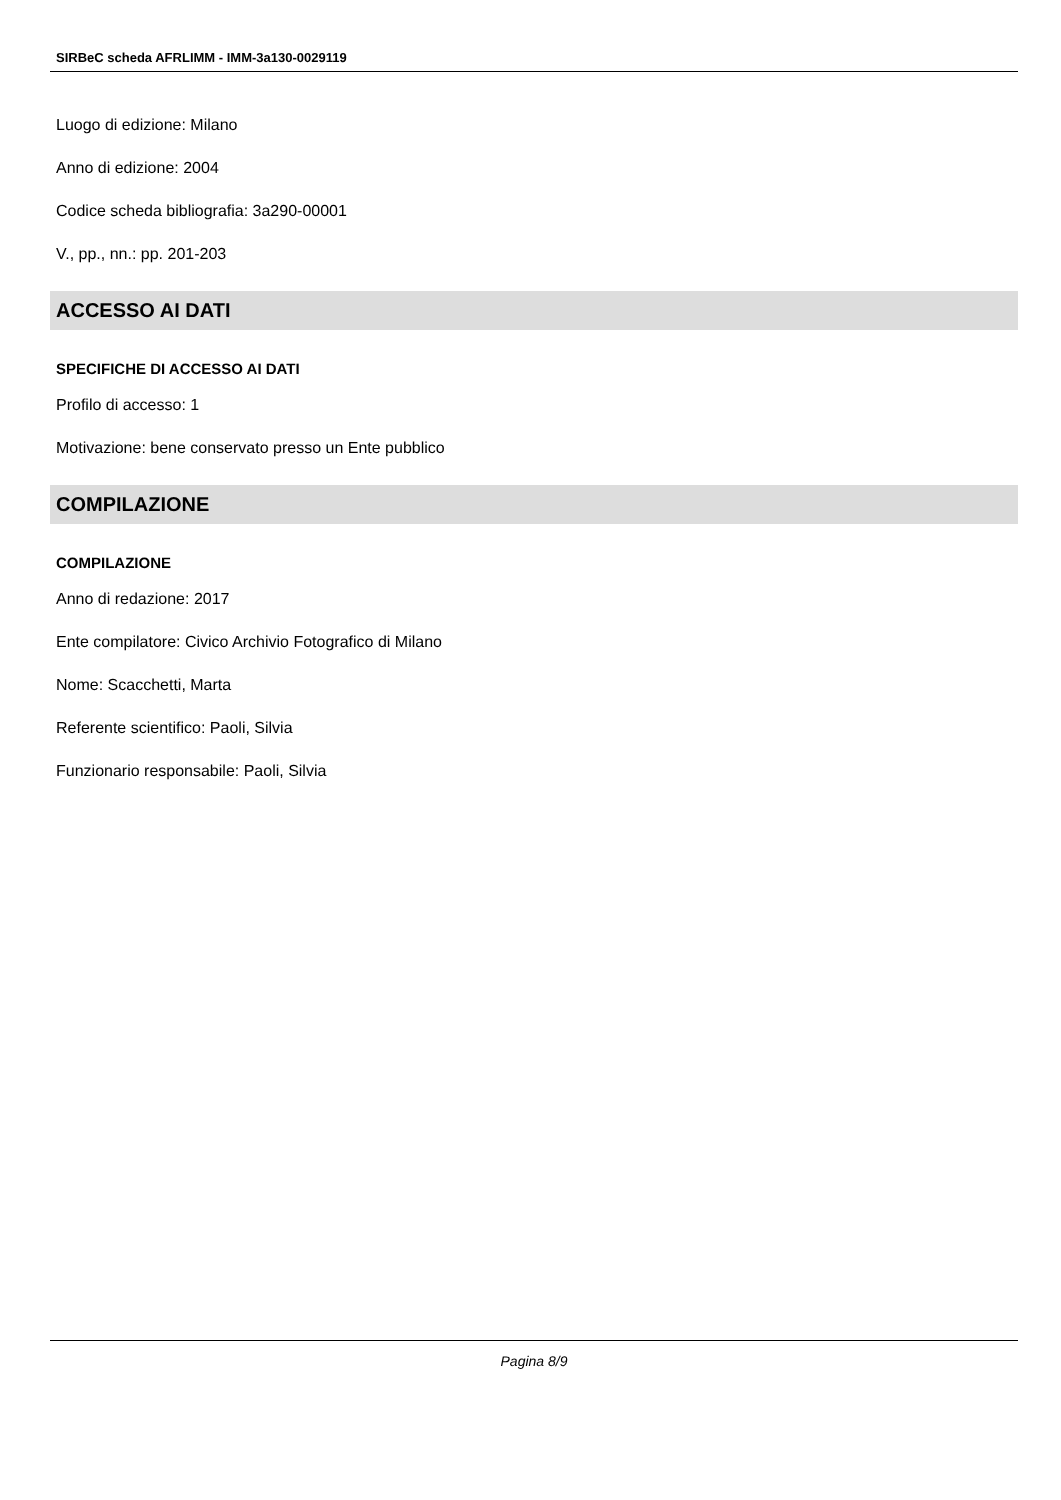SIRBeC scheda AFRLIMM - IMM-3a130-0029119
Luogo di edizione: Milano
Anno di edizione: 2004
Codice scheda bibliografia: 3a290-00001
V., pp., nn.: pp. 201-203
ACCESSO AI DATI
SPECIFICHE DI ACCESSO AI DATI
Profilo di accesso: 1
Motivazione: bene conservato presso un Ente pubblico
COMPILAZIONE
COMPILAZIONE
Anno di redazione: 2017
Ente compilatore: Civico Archivio Fotografico di Milano
Nome: Scacchetti, Marta
Referente scientifico: Paoli, Silvia
Funzionario responsabile: Paoli, Silvia
Pagina 8/9